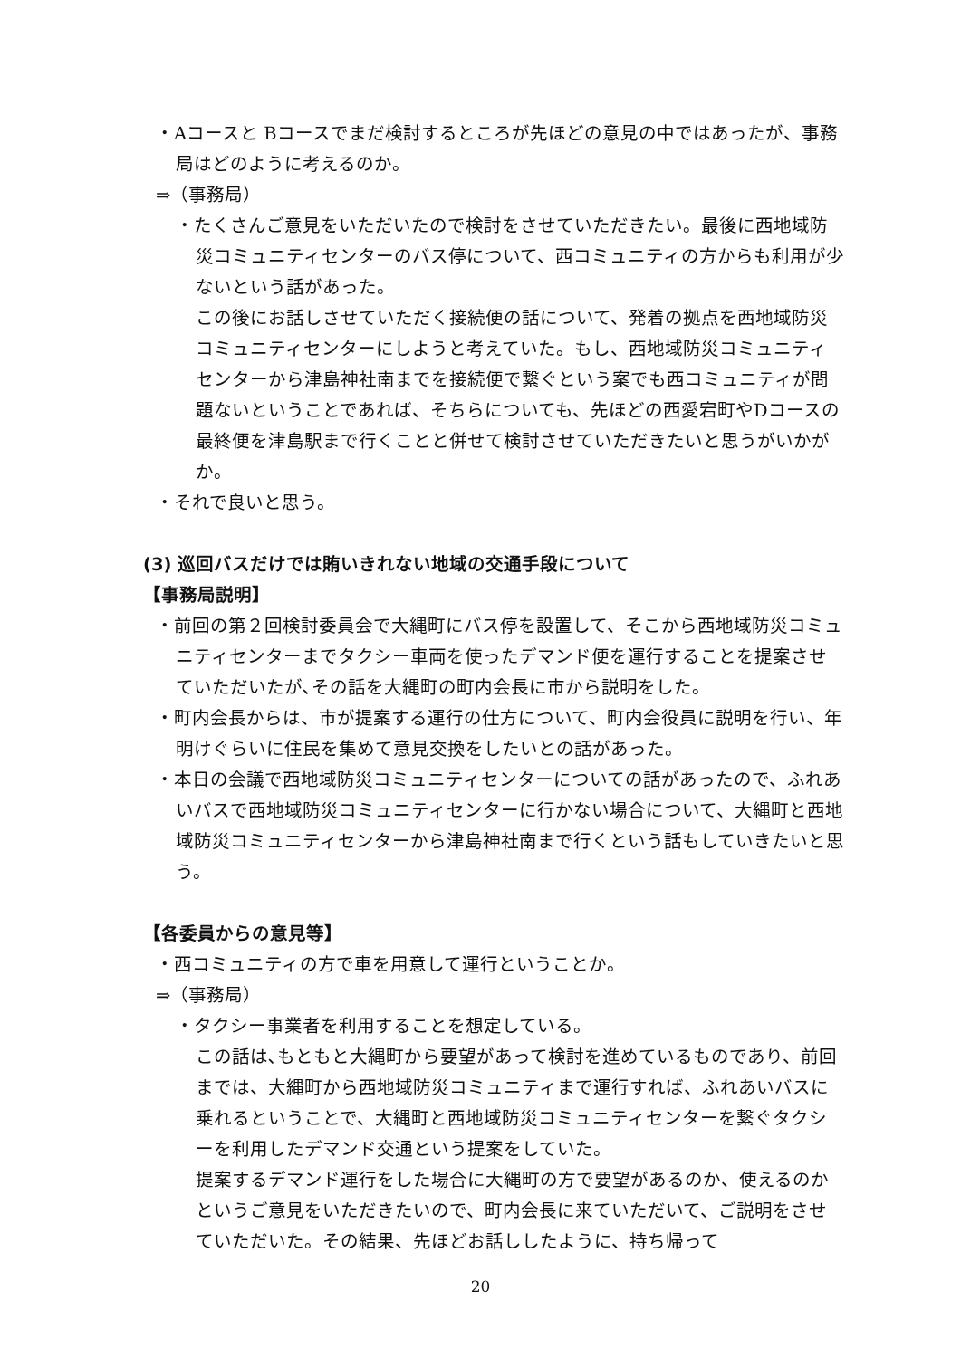・Aコースと Bコースでまだ検討するところが先ほどの意見の中ではあったが、事務局はどのように考えるのか。
⇒（事務局）
・たくさんご意見をいただいたので検討をさせていただきたい。最後に西地域防災コミュニティセンターのバス停について、西コミュニティの方からも利用が少ないという話があった。
この後にお話しさせていただく接続便の話について、発着の拠点を西地域防災コミュニティセンターにしようと考えていた。もし、西地域防災コミュニティセンターから津島神社南までを接続便で繋ぐという案でも西コミュニティが問題ないということであれば、そちらについても、先ほどの西愛宕町やDコースの最終便を津島駅まで行くことと併せて検討させていただきたいと思うがいかがか。
・それで良いと思う。
(3) 巡回バスだけでは賄いきれない地域の交通手段について
【事務局説明】
・前回の第２回検討委員会で大縄町にバス停を設置して、そこから西地域防災コミュニティセンターまでタクシー車両を使ったデマンド便を運行することを提案させていただいたが､その話を大縄町の町内会長に市から説明をした。
・町内会長からは、市が提案する運行の仕方について、町内会役員に説明を行い、年明けぐらいに住民を集めて意見交換をしたいとの話があった。
・本日の会議で西地域防災コミュニティセンターについての話があったので、ふれあいバスで西地域防災コミュニティセンターに行かない場合について、大縄町と西地域防災コミュニティセンターから津島神社南まで行くという話もしていきたいと思う。
【各委員からの意見等】
・西コミュニティの方で車を用意して運行ということか。
⇒（事務局）
・タクシー事業者を利用することを想定している。
この話は､もともと大縄町から要望があって検討を進めているものであり、前回までは、大縄町から西地域防災コミュニティまで運行すれば、ふれあいバスに乗れるということで、大縄町と西地域防災コミュニティセンターを繋ぐタクシーを利用したデマンド交通という提案をしていた。
提案するデマンド運行をした場合に大縄町の方で要望があるのか、使えるのかというご意見をいただきたいので、町内会長に来ていただいて、ご説明をさせていただいた。その結果、先ほどお話ししたように、持ち帰って
20